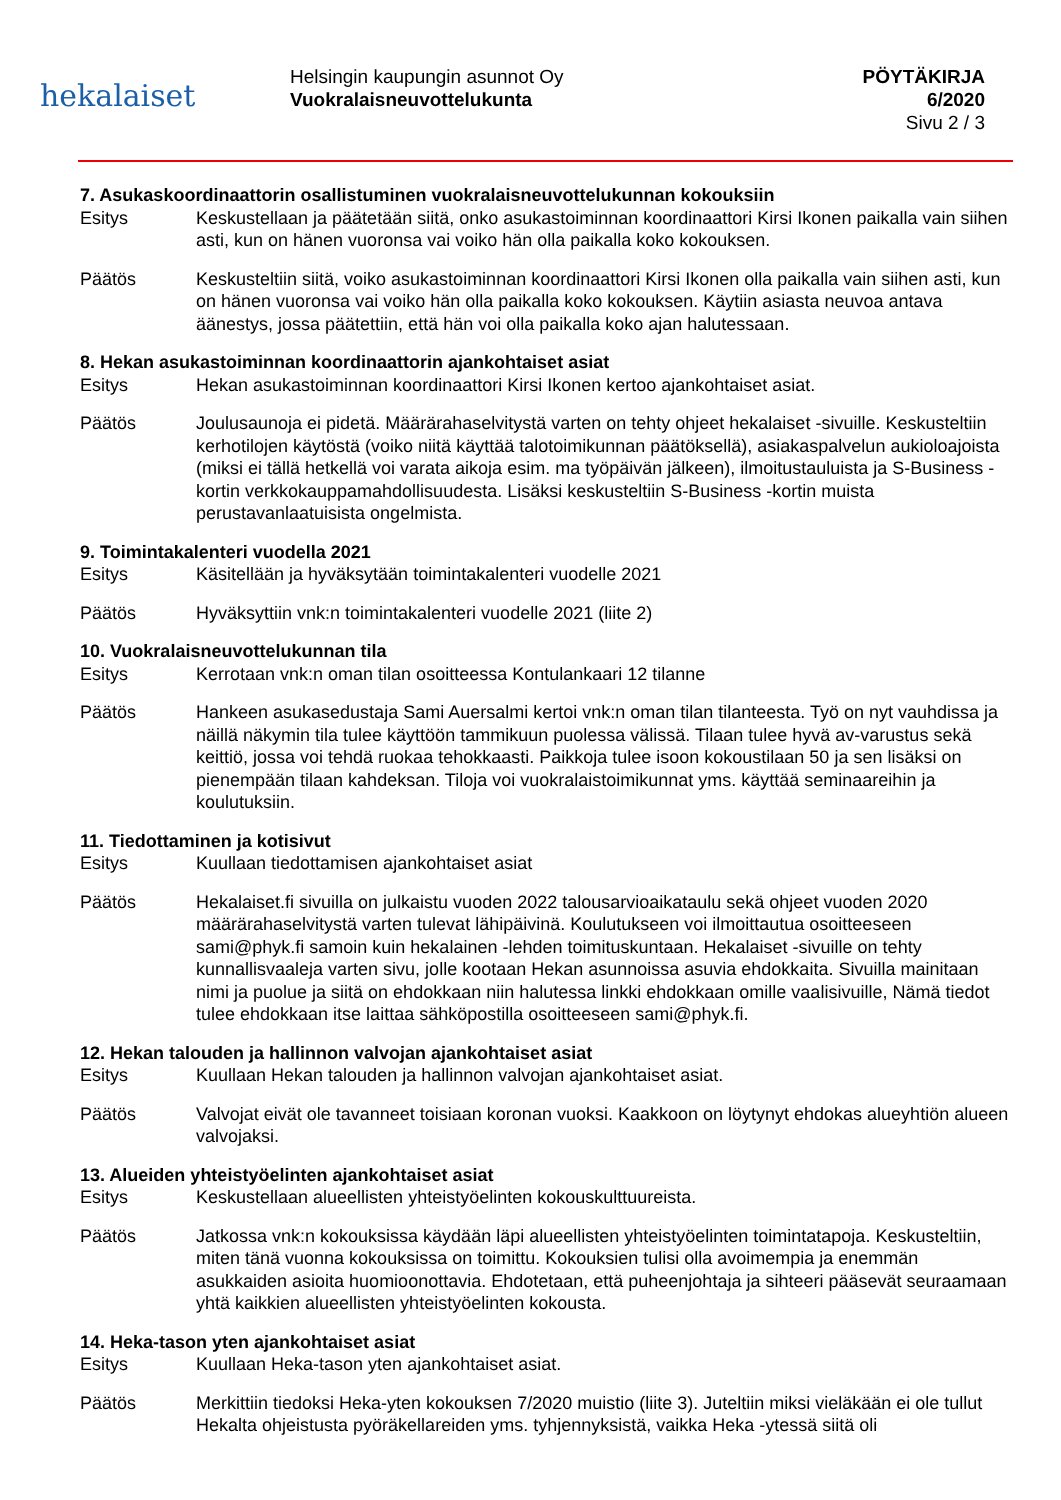hekalaiset
Helsingin kaupungin asunnot Oy
Vuokralaisneuvottelukunta
PÖYTÄKIRJA
6/2020
Sivu 2 / 3
7. Asukaskoordinaattorin osallistuminen vuokralaisneuvottelukunnan kokouksiin
Esitys Keskustellaan ja päätetään siitä, onko asukastoiminnan koordinaattori Kirsi Ikonen paikalla vain siihen asti, kun on hänen vuoronsa vai voiko hän olla paikalla koko kokouksen.
Päätös Keskusteltiin siitä, voiko asukastoiminnan koordinaattori Kirsi Ikonen olla paikalla vain siihen asti, kun on hänen vuoronsa vai voiko hän olla paikalla koko kokouksen. Käytiin asiasta neuvoa antava äänestys, jossa päätettiin, että hän voi olla paikalla koko ajan halutessaan.
8. Hekan asukastoiminnan koordinaattorin ajankohtaiset asiat
Esitys Hekan asukastoiminnan koordinaattori Kirsi Ikonen kertoo ajankohtaiset asiat.
Päätös Joulusaunoja ei pidetä. Määrärahaselvitystä varten on tehty ohjeet hekalaiset -sivuille. Keskusteltiin kerhotilojen käytöstä (voiko niitä käyttää talotoimikunnan päätöksellä), asiakaspalvelun aukioloajoista (miksi ei tällä hetkellä voi varata aikoja esim. ma työpäivän jälkeen), ilmoitustauluista ja S-Business -kortin verkkokauppamahdollisuudesta. Lisäksi keskusteltiin S-Business -kortin muista perustavanlaatuisista ongelmista.
9. Toimintakalenteri vuodella 2021
Esitys Käsitellään ja hyväksytään toimintakalenteri vuodelle 2021
Päätös Hyväksyttiin vnk:n toimintakalenteri vuodelle 2021 (liite 2)
10. Vuokralaisneuvottelukunnan tila
Esitys Kerrotaan vnk:n oman tilan osoitteessa Kontulankaari 12 tilanne
Päätös Hankeen asukasedustaja Sami Auersalmi kertoi vnk:n oman tilan tilanteesta. Työ on nyt vauhdissa ja näillä näkymin tila tulee käyttöön tammikuun puolessa välissä. Tilaan tulee hyvä av-varustus sekä keittiö, jossa voi tehdä ruokaa tehokkaasti. Paikkoja tulee isoon kokoustilaan 50 ja sen lisäksi on pienempään tilaan kahdeksan. Tiloja voi vuokralaistoimikunnat yms. käyttää seminaareihin ja koulutuksiin.
11. Tiedottaminen ja kotisivut
Esitys Kuullaan tiedottamisen ajankohtaiset asiat
Päätös Hekalaiset.fi sivuilla on julkaistu vuoden 2022 talousarvioaikataulu sekä ohjeet vuoden 2020 määrärahaselvitystä varten tulevat lähipäivinä. Koulutukseen voi ilmoittautua osoitteeseen sami@phyk.fi samoin kuin hekalainen -lehden toimituskuntaan. Hekalaiset -sivuille on tehty kunnallisvaaleja varten sivu, jolle kootaan Hekan asunnoissa asuvia ehdokkaita. Sivuilla mainitaan nimi ja puolue ja siitä on ehdokkaan niin halutessa linkki ehdokkaan omille vaalisivuille, Nämä tiedot tulee ehdokkaan itse laittaa sähköpostilla osoitteeseen sami@phyk.fi.
12. Hekan talouden ja hallinnon valvojan ajankohtaiset asiat
Esitys Kuullaan Hekan talouden ja hallinnon valvojan ajankohtaiset asiat.
Päätös Valvojat eivät ole tavanneet toisiaan koronan vuoksi. Kaakkoon on löytynyt ehdokas alueyhtiön alueen valvojaksi.
13. Alueiden yhteistyöelinten ajankohtaiset asiat
Esitys Keskustellaan alueellisten yhteistyöelinten kokouskulttuureista.
Päätös Jatkossa vnk:n kokouksissa käydään läpi alueellisten yhteistyöelinten toimintatapoja. Keskusteltiin, miten tänä vuonna kokouksissa on toimittu. Kokouksien tulisi olla avoimempia ja enemmän asukkaiden asioita huomioonottavia. Ehdotetaan, että puheenjohtaja ja sihteeri pääsevät seuraamaan yhtä kaikkien alueellisten yhteistyöelinten kokousta.
14. Heka-tason yten ajankohtaiset asiat
Esitys Kuullaan Heka-tason yten ajankohtaiset asiat.
Päätös Merkittiin tiedoksi Heka-yten kokouksen 7/2020 muistio (liite 3). Juteltiin miksi vieläkään ei ole tullut Hekalta ohjeistusta pyöräkellareiden yms. tyhjennyksistä, vaikka Heka -ytessä siitä oli